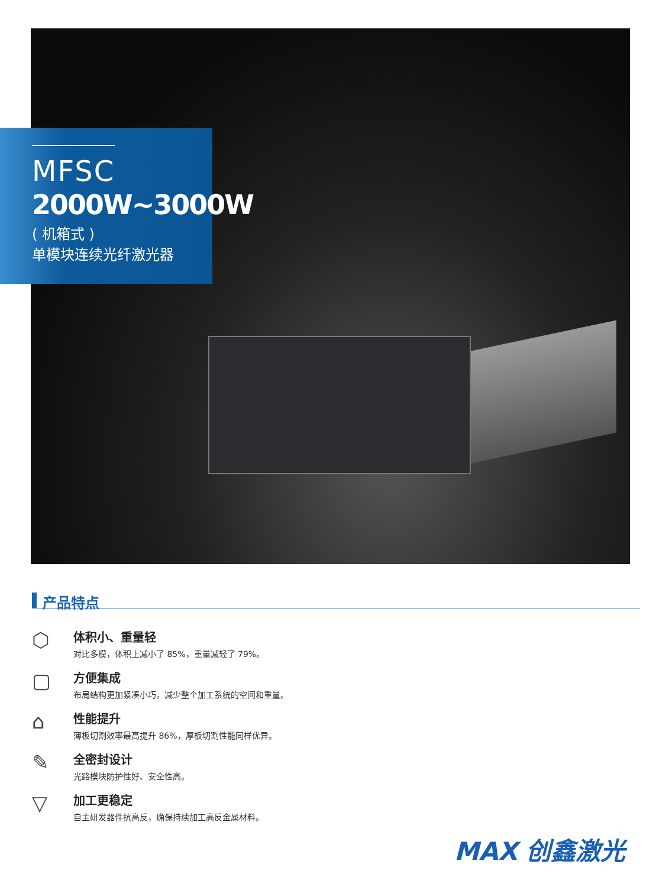MFSC
2000W~3000W
( 机箱式 )
单模块连续光纤激光器
产品特点
⬡
体积小、重量轻
对比多模，体积上减小了 85%，重量减轻了 79%。
▢
方便集成
布局结构更加紧凑小巧，减少整个加工系统的空间和重量。
⌂
性能提升
薄板切割效率最高提升 86%，厚板切割性能同样优异。
✎
全密封设计
光路模块防护性好、安全性高。
▽
加工更稳定
自主研发器件抗高反，确保持续加工高反金属材料。
MAX 创鑫激光